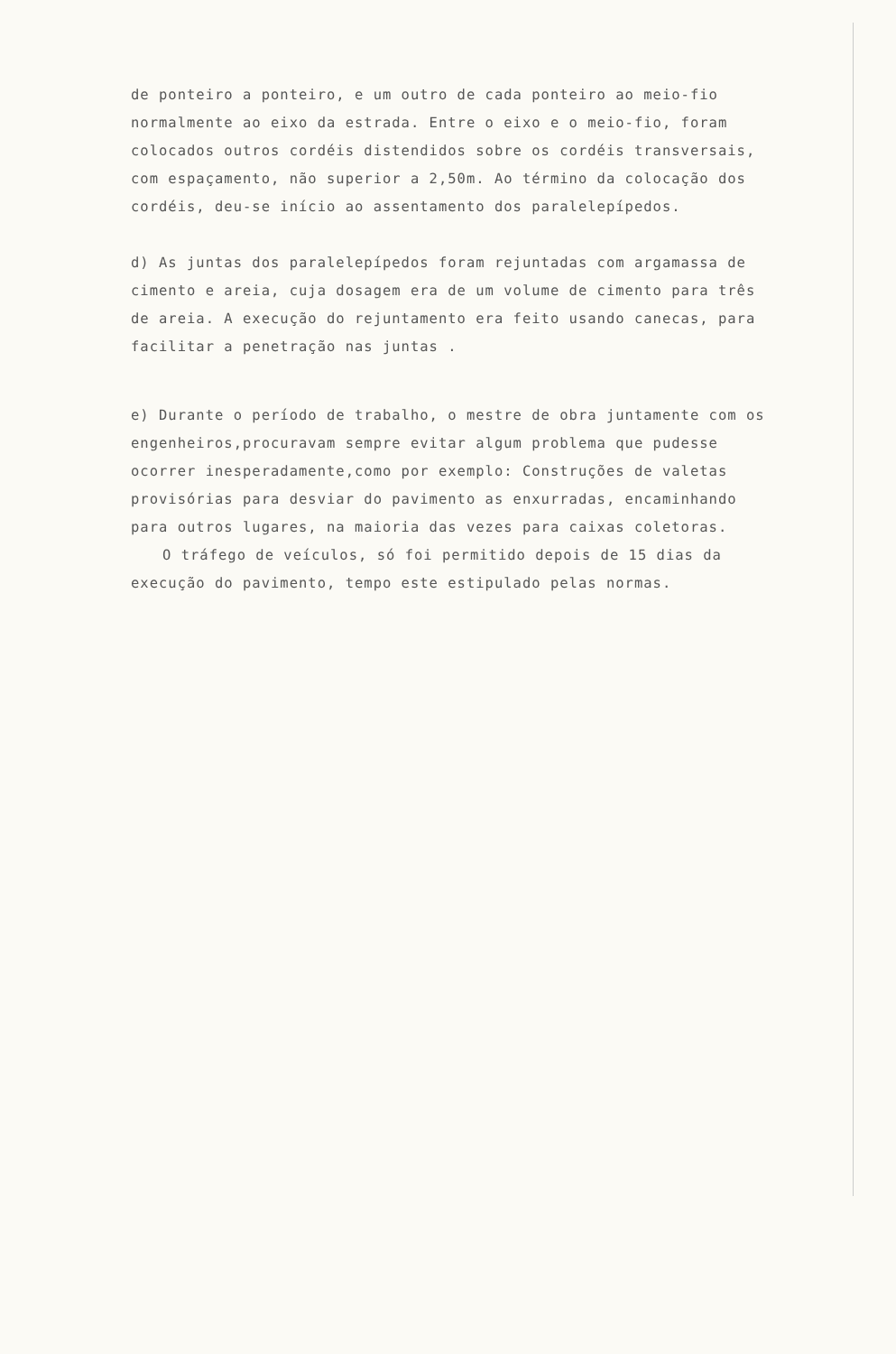de ponteiro a ponteiro, e um outro de cada ponteiro ao meio-fio normalmente ao eixo da estrada. Entre o eixo e o meio-fio, foram colocados outros cordéis distendidos sobre os cordéis transversa­is, com espaçamento, não superior a 2,50m. Ao término da coloca­ção dos cordéis, deu-se início ao assentamento dos paralelepípe­dos.
d) As juntas dos paralelepípedos foram rejuntadas com argamassa de cimento e areia, cuja dosagem era de um volume de cimento pa­ra três de areia. A execução do rejuntamento era feito usando ca­necas, para facilitar a penetração nas juntas .
e) Durante o período de trabalho, o mestre de obra juntamente com os engenheiros,procuravam sempre evitar algum problema que pudes­se ocorrer inesperadamente,como por exemplo: Construções de vale­tas provisórias para desviar do pavimento as enxurradas, encami­nhando para outros lugares, na maioria das vezes para caixas co­letoras.
O tráfego de veículos, só foi permitido depois de 15 dias da execução do pavimento, tempo este estipulado pelas normas.